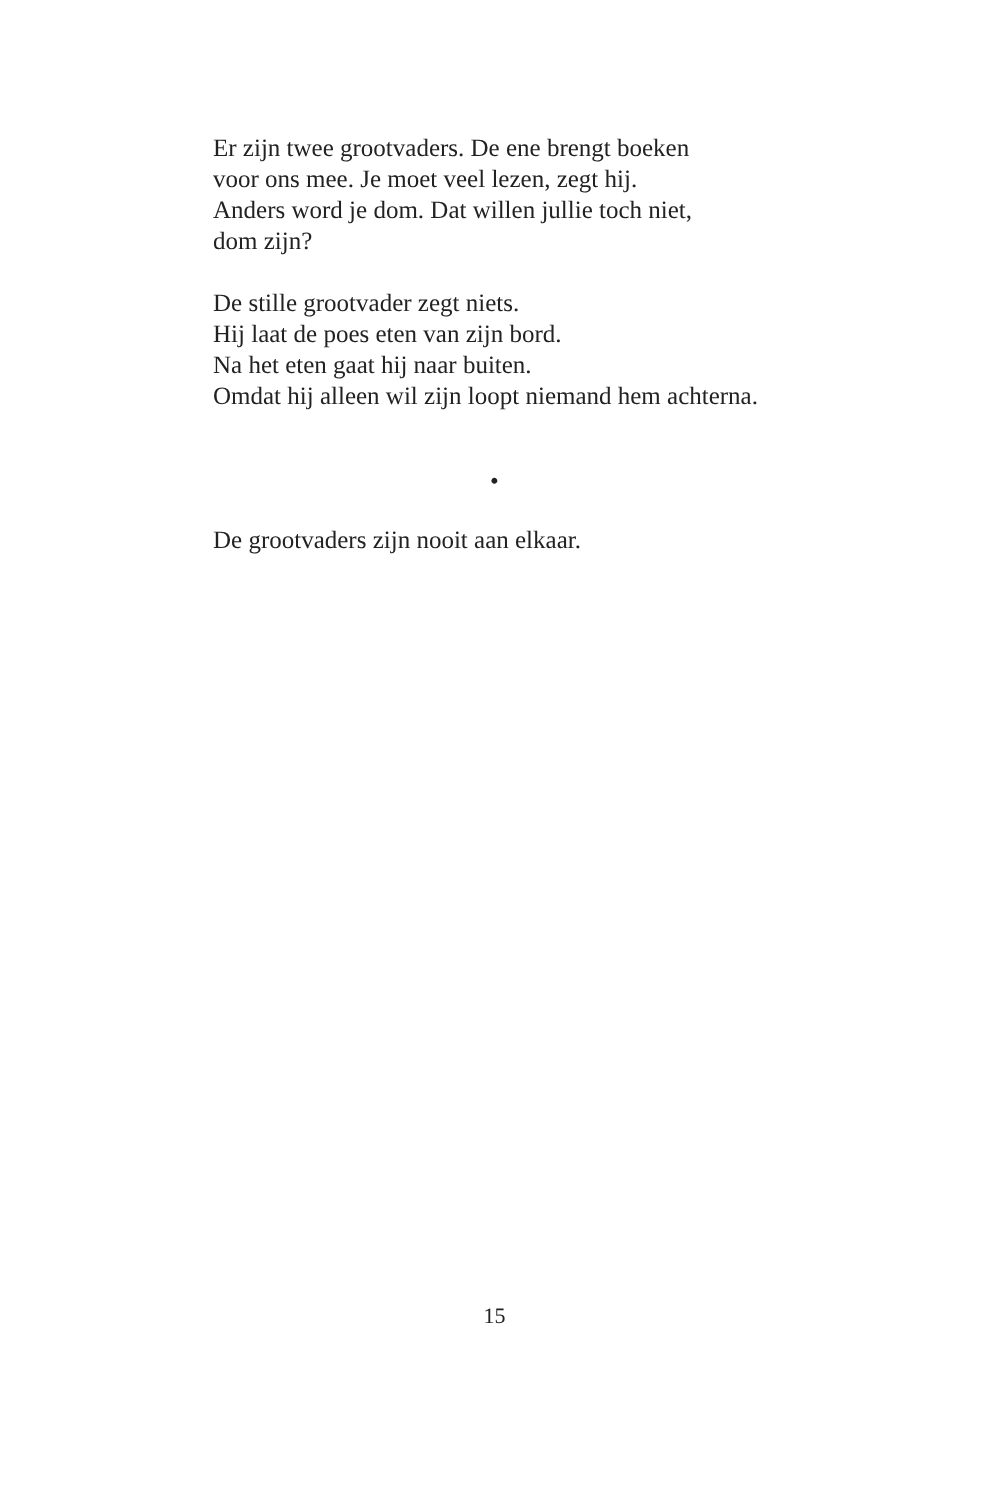Er zijn twee grootvaders. De ene brengt boeken
voor ons mee. Je moet veel lezen, zegt hij.
Anders word je dom. Dat willen jullie toch niet,
dom zijn?
De stille grootvader zegt niets.
Hij laat de poes eten van zijn bord.
Na het eten gaat hij naar buiten.
Omdat hij alleen wil zijn loopt niemand hem achterna.
•
De grootvaders zijn nooit aan elkaar.
15